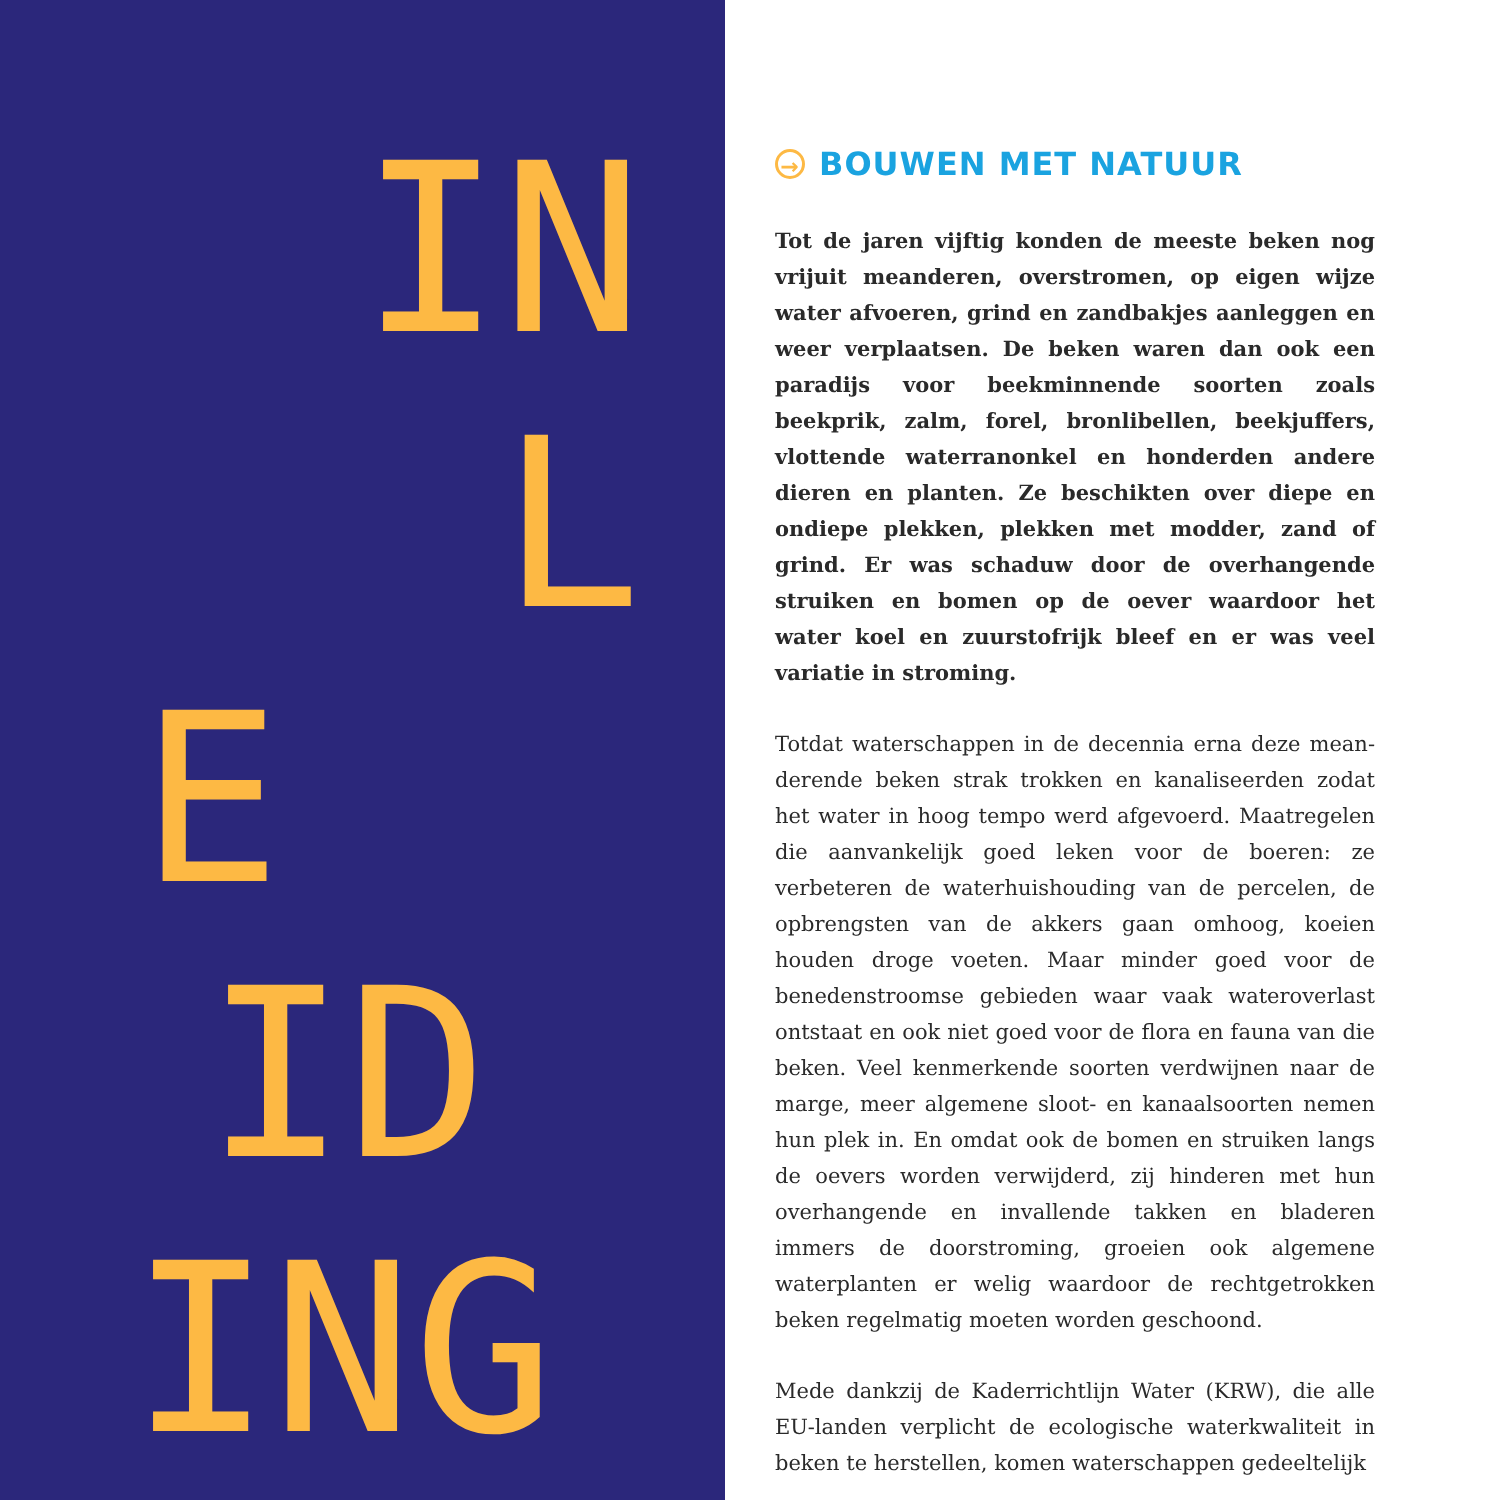IN
L
E
ID
ING
→ BOUWEN MET NATUUR
Tot de jaren vijftig konden de meeste beken nog vrijuit meanderen, overstromen, op eigen wijze water afvoeren, grind en zandbakjes aanleggen en weer verplaatsen. De beken waren dan ook een paradijs voor beekminnende soorten zoals beekprik, zalm, forel, bronlibellen, beek­juffers, vlottende waterranonkel en honderden andere dieren en planten. Ze beschikten over diepe en ondiepe plekken, plekken met modder, zand of grind. Er was schaduw door de overhangende struiken en bomen op de oever waardoor het water koel en zuurstofrijk bleef en er was veel variatie in stroming.
Totdat waterschappen in de decennia erna deze mean­derende beken strak trokken en kanaliseerden zodat het water in hoog tempo werd afgevoerd. Maatregelen die aanvankelijk goed leken voor de boeren: ze verbeteren de waterhuishouding van de percelen, de opbrengsten van de akkers gaan omhoog, koeien houden droge voeten. Maar minder goed voor de benedenstroomse gebieden waar vaak wateroverlast ontstaat en ook niet goed voor de flora en fauna van die beken. Veel kenmerkende soor­ten verdwijnen naar de marge, meer algemene sloot- en kanaalsoorten nemen hun plek in. En omdat ook de bo­men en struiken langs de oevers worden verwijderd, zij hinderen met hun overhangende en invallende takken en bladeren immers de doorstroming, groeien ook algemene waterplanten er welig waardoor de rechtgetrokken beken regelmatig moeten worden geschoond.
Mede dankzij de Kaderrichtlijn Water (KRW), die alle EU-landen verplicht de ecologische waterkwaliteit in beken te herstellen, komen waterschappen gedeeltelijk